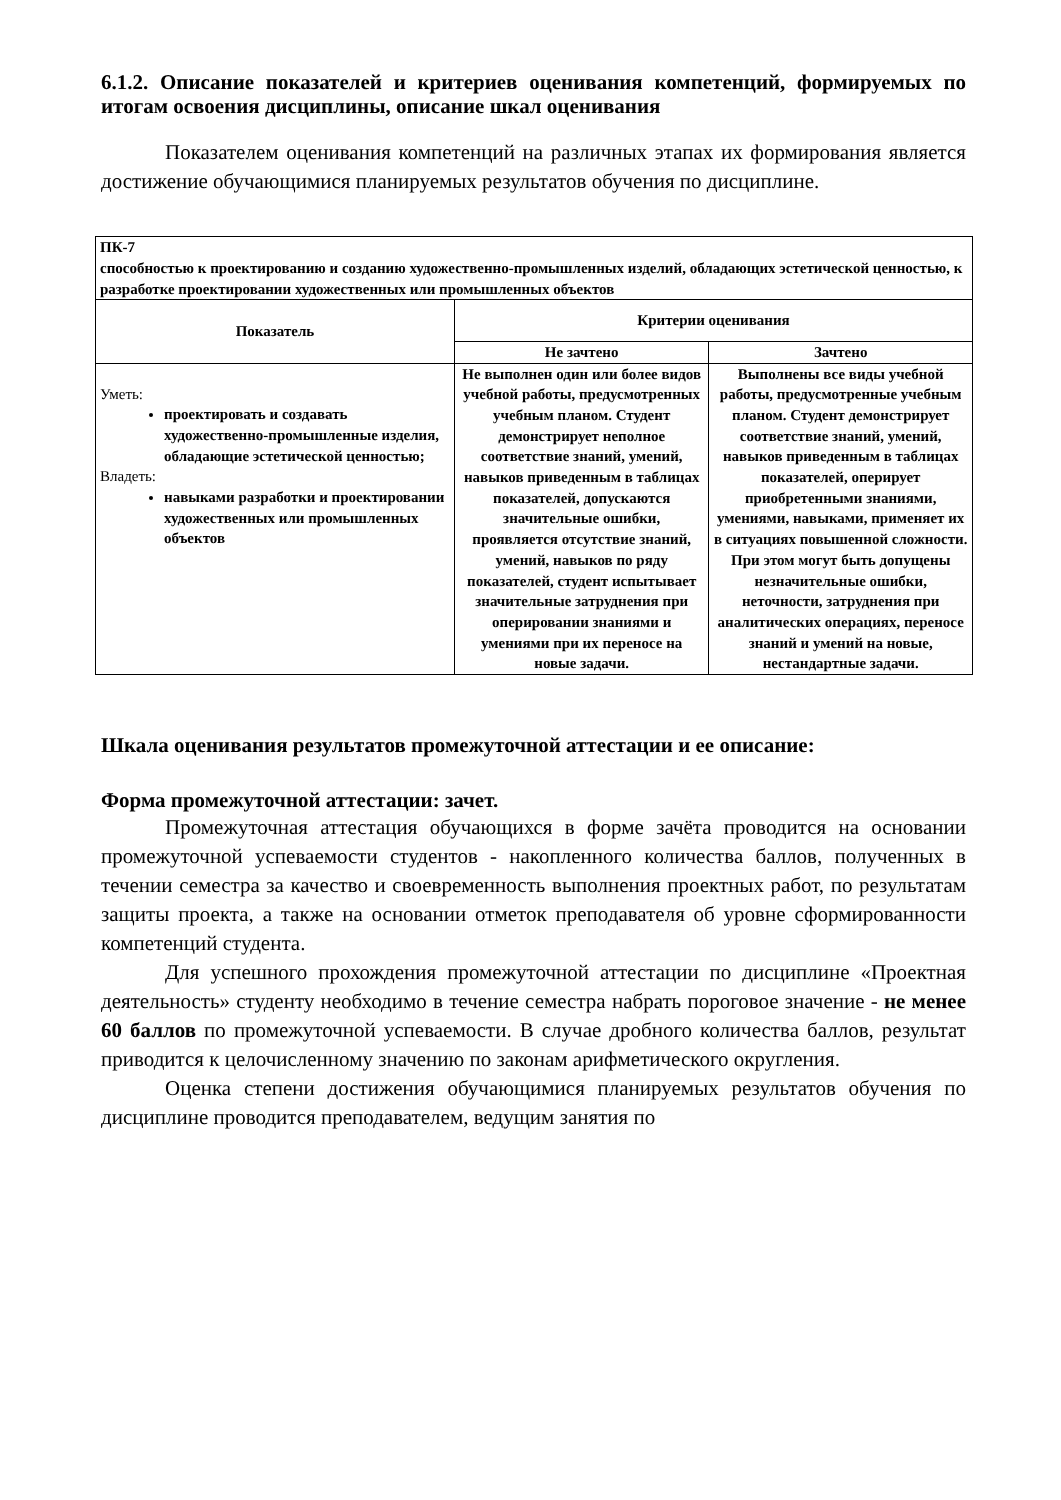6.1.2. Описание показателей и критериев оценивания компетенций, формируемых по итогам освоения дисциплины, описание шкал оценивания
Показателем оценивания компетенций на различных этапах их формирования является достижение обучающимися планируемых результатов обучения по дисциплине.
| ПК-7 способностью к проектированию и созданию художественно-промышленных изделий, обладающих эстетической ценностью, к разработке проектировании художественных или промышленных объектов | | |
| Показатель | Критерии оценивания | |
| | Не зачтено | Зачтено |
| Уметь: проектировать и создавать художественно-промышленные изделия, обладающие эстетической ценностью; Владеть: навыками разработки и проектировании художественных или промышленных объектов | Не выполнен один или более видов учебной работы, предусмотренных учебным планом. Студент демонстрирует неполное соответствие знаний, умений, навыков приведенным в таблицах показателей, допускаются значительные ошибки, проявляется отсутствие знаний, умений, навыков по ряду показателей, студент испытывает значительные затруднения при оперировании знаниями и умениями при их переносе на новые задачи. | Выполнены все виды учебной работы, предусмотренные учебным планом. Студент демонстрирует соответствие знаний, умений, навыков приведенным в таблицах показателей, оперирует приобретенными знаниями, умениями, навыками, применяет их в ситуациях повышенной сложности. При этом могут быть допущены незначительные ошибки, неточности, затруднения при аналитических операциях, переносе знаний и умений на новые, нестандартные задачи. |
Шкала оценивания результатов промежуточной аттестации и ее описание:
Форма промежуточной аттестации: зачет.
Промежуточная аттестация обучающихся в форме зачёта проводится на основании промежуточной успеваемости студентов - накопленного количества баллов, полученных в течении семестра за качество и своевременность выполнения проектных работ, по результатам защиты проекта, а также на основании отметок преподавателя об уровне сформированности компетенций студента.
Для успешного прохождения промежуточной аттестации по дисциплине «Проектная деятельность» студенту необходимо в течение семестра набрать пороговое значение - не менее 60 баллов по промежуточной успеваемости. В случае дробного количества баллов, результат приводится к целочисленному значению по законам арифметического округления.
Оценка степени достижения обучающимися планируемых результатов обучения по дисциплине проводится преподавателем, ведущим занятия по